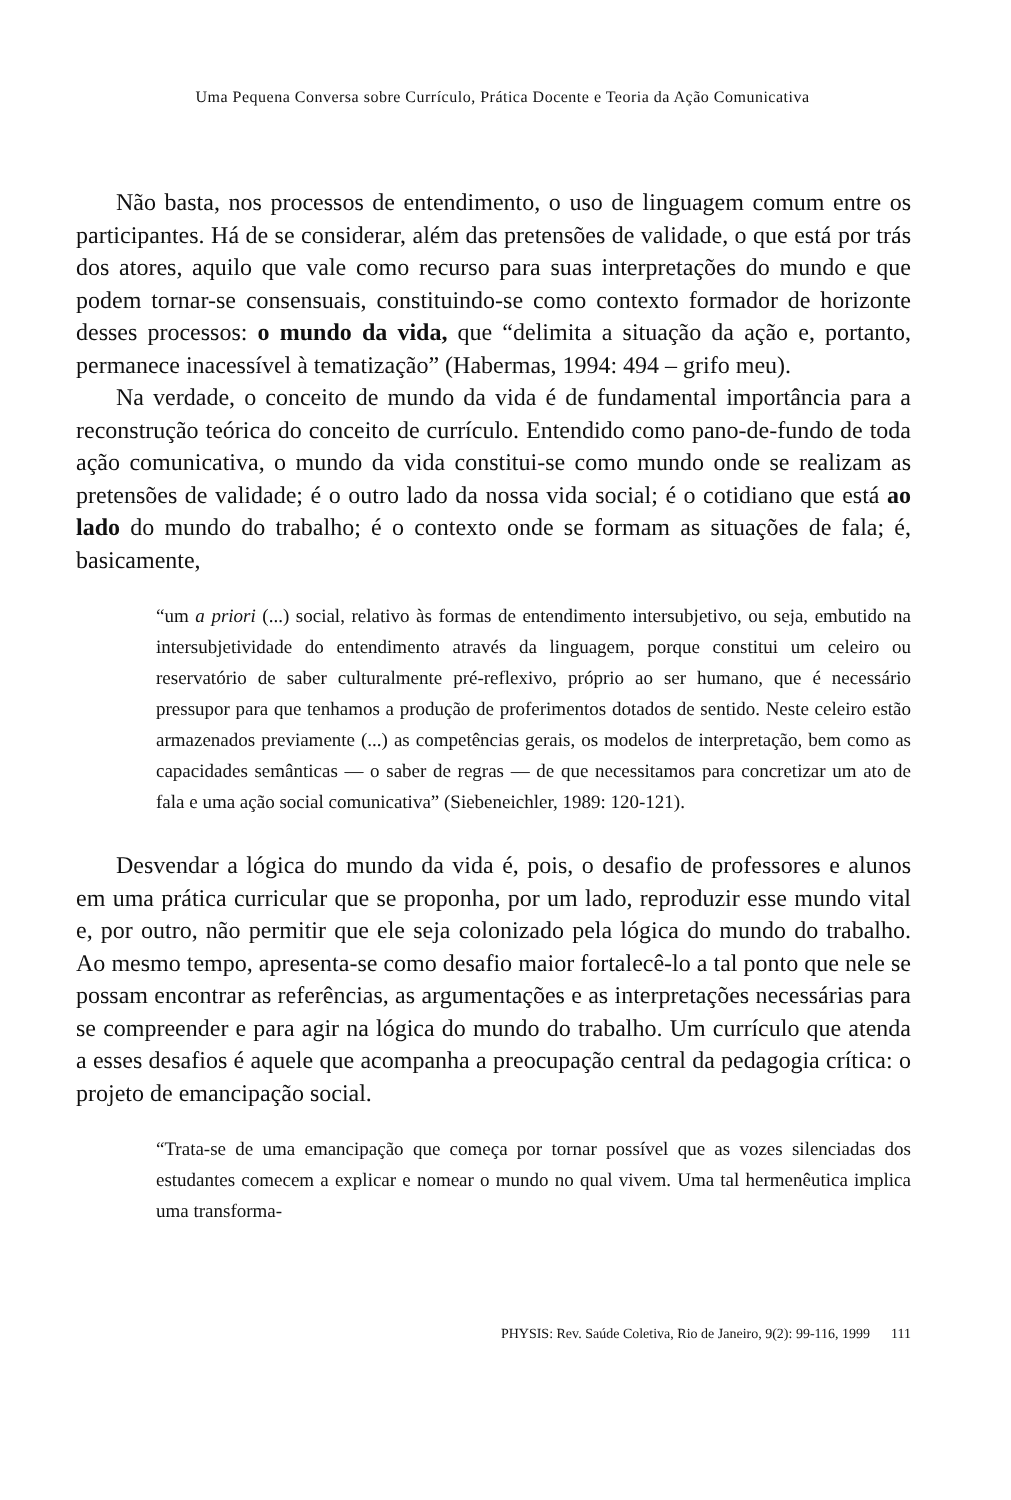Uma Pequena Conversa sobre Currículo, Prática Docente e Teoria da Ação Comunicativa
Não basta, nos processos de entendimento, o uso de linguagem comum entre os participantes. Há de se considerar, além das pretensões de validade, o que está por trás dos atores, aquilo que vale como recurso para suas interpretações do mundo e que podem tornar-se consensuais, constituindo-se como contexto formador de horizonte desses processos: o mundo da vida, que “delimita a situação da ação e, portanto, permanece inacessível à tematização” (Habermas, 1994: 494 – grifo meu).
Na verdade, o conceito de mundo da vida é de fundamental importância para a reconstrução teórica do conceito de currículo. Entendido como pano-de-fundo de toda ação comunicativa, o mundo da vida constitui-se como mundo onde se realizam as pretensões de validade; é o outro lado da nossa vida social; é o cotidiano que está ao lado do mundo do trabalho; é o contexto onde se formam as situações de fala; é, basicamente,
“um a priori (...) social, relativo às formas de entendimento intersubjetivo, ou seja, embutido na intersubjetividade do entendimento através da linguagem, porque constitui um celeiro ou reservatório de saber culturalmente pré-reflexivo, próprio ao ser humano, que é necessário pressupor para que tenhamos a produção de proferimentos dotados de sentido. Neste celeiro estão armazenados previamente (...) as competências gerais, os modelos de interpretação, bem como as capacidades semânticas — o saber de regras — de que necessitamos para concretizar um ato de fala e uma ação social comunicativa” (Siebeneichler, 1989: 120-121).
Desvendar a lógica do mundo da vida é, pois, o desafio de professores e alunos em uma prática curricular que se proponha, por um lado, reproduzir esse mundo vital e, por outro, não permitir que ele seja colonizado pela lógica do mundo do trabalho. Ao mesmo tempo, apresenta-se como desafio maior fortalecê-lo a tal ponto que nele se possam encontrar as referências, as argumentações e as interpretações necessárias para se compreender e para agir na lógica do mundo do trabalho. Um currículo que atenda a esses desafios é aquele que acompanha a preocupação central da pedagogia crítica: o projeto de emancipação social.
“Trata-se de uma emancipação que começa por tornar possível que as vozes silenciadas dos estudantes comecem a explicar e nomear o mundo no qual vivem. Uma tal hermenêutica implica uma transforma-
PHYSIS: Rev. Saúde Coletiva, Rio de Janeiro, 9(2): 99-116, 1999 111